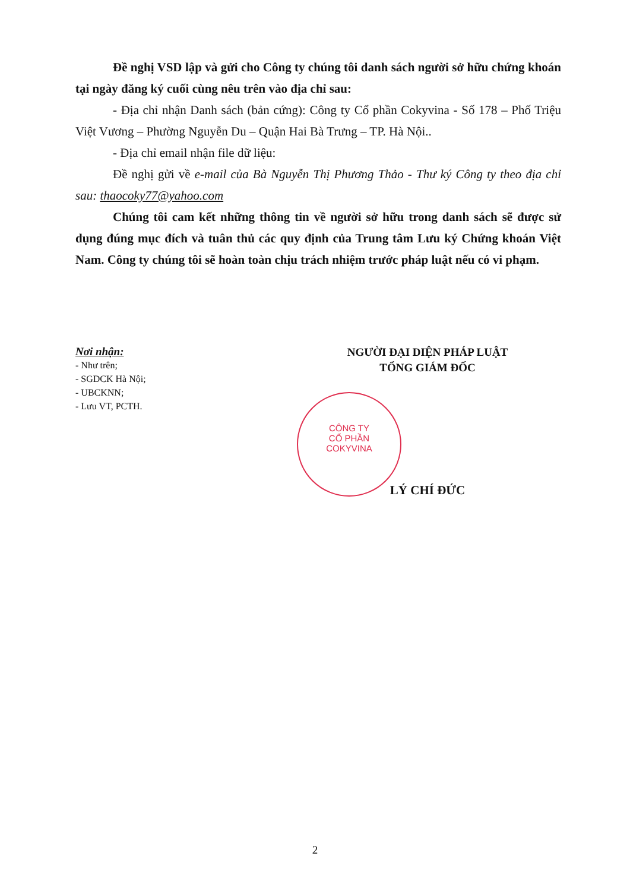Đề nghị VSD lập và gửi cho Công ty chúng tôi danh sách người sở hữu chứng khoán tại ngày đăng ký cuối cùng nêu trên vào địa chỉ sau:
- Địa chỉ nhận Danh sách (bản cứng): Công ty Cổ phần Cokyvina - Số 178 – Phố Triệu Việt Vương – Phường Nguyễn Du – Quận Hai Bà Trưng – TP. Hà Nội..
- Địa chỉ email nhận file dữ liệu:
Đề nghị gửi về e-mail của Bà Nguyễn Thị Phương Thảo - Thư ký Công ty theo địa chỉ sau: thaocoky77@yahoo.com
Chúng tôi cam kết những thông tin về người sở hữu trong danh sách sẽ được sử dụng đúng mục đích và tuân thủ các quy định của Trung tâm Lưu ký Chứng khoán Việt Nam. Công ty chúng tôi sẽ hoàn toàn chịu trách nhiệm trước pháp luật nếu có vi phạm.
Nơi nhận:
- Như trên;
- SGDCK Hà Nội;
- UBCKNN;
- Lưu VT, PCTH.
NGƯỜI ĐẠI DIỆN PHÁP LUẬT
TỔNG GIÁM ĐỐC
LÝ CHÍ ĐỨC
CÔNG TY
CỔ PHẦN
COKYVINA
2